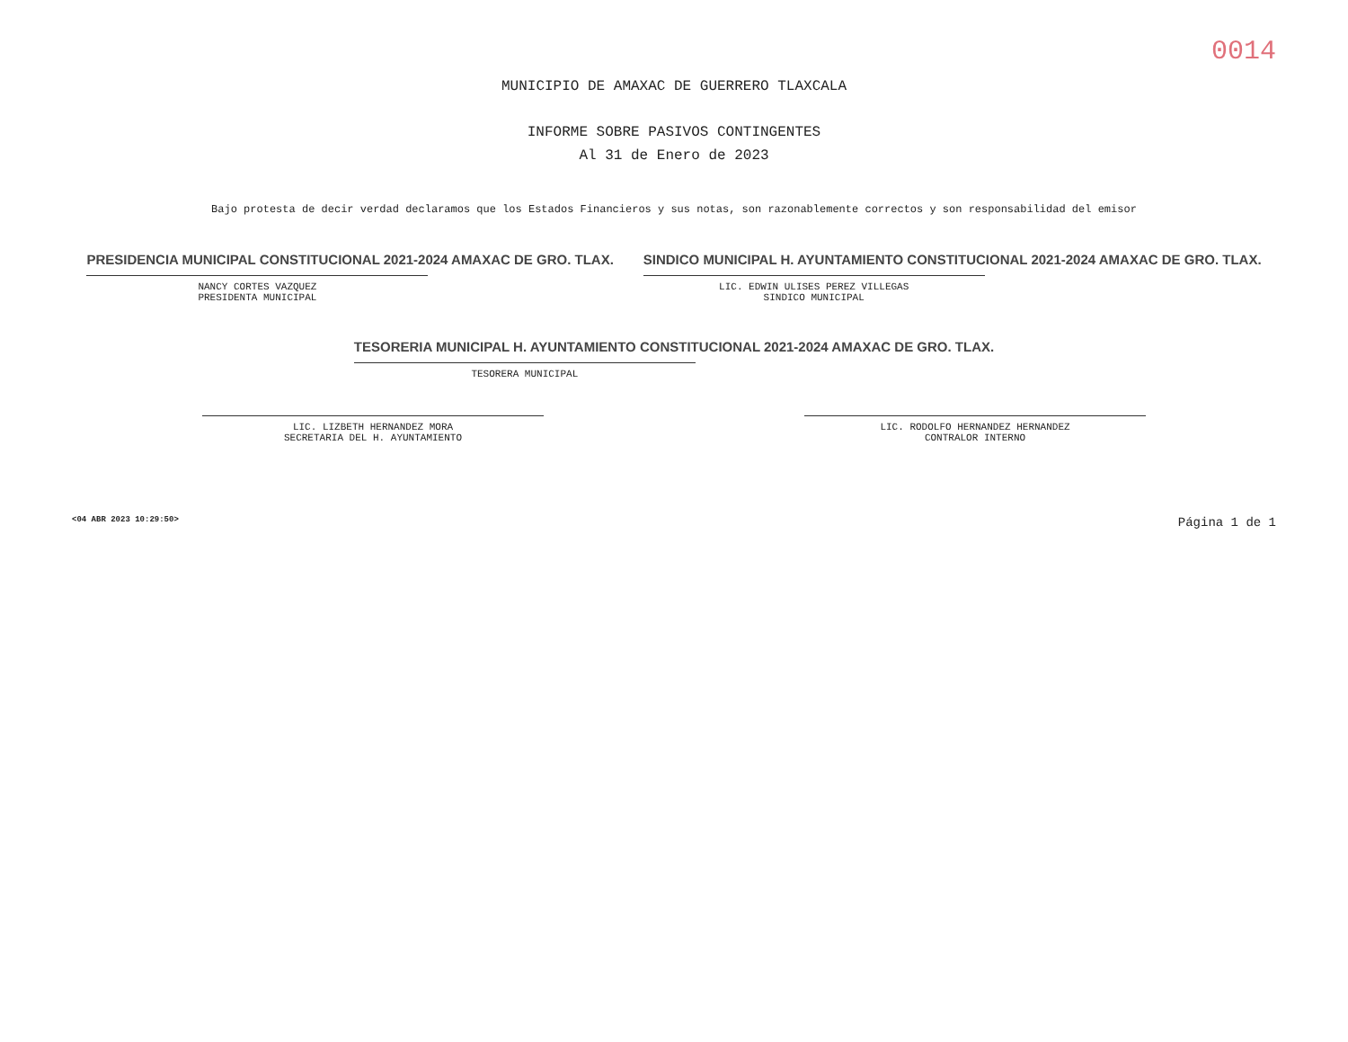0014
MUNICIPIO DE AMAXAC DE GUERRERO TLAXCALA
INFORME SOBRE PASIVOS CONTINGENTES
Al 31 de Enero de 2023
Bajo protesta de decir verdad declaramos que los Estados Financieros y sus notas, son razonablemente correctos y son responsabilidad del emisor
PRESIDENCIA MUNICIPAL CONSTITUCIONAL 2021-2024 AMAXAC DE GRO. TLAX.
NANCY CORTES VAZQUEZ
PRESIDENTA MUNICIPAL
SINDICO MUNICIPAL H. AYUNTAMIENTO CONSTITUCIONAL 2021-2024 AMAXAC DE GRO. TLAX.
LIC. EDWIN ULISES PEREZ VILLEGAS
SINDICO MUNICIPAL
TESORERIA MUNICIPAL H. AYUNTAMIENTO CONSTITUCIONAL 2021-2024 AMAXAC DE GRO. TLAX.
TESORERA MUNICIPAL
LIC. LIZBETH HERNANDEZ MORA
SECRETARIA DEL H. AYUNTAMIENTO
LIC. RODOLFO HERNANDEZ HERNANDEZ
CONTRALOR INTERNO
<04 ABR 2023 10:29:50> Página 1 de 1